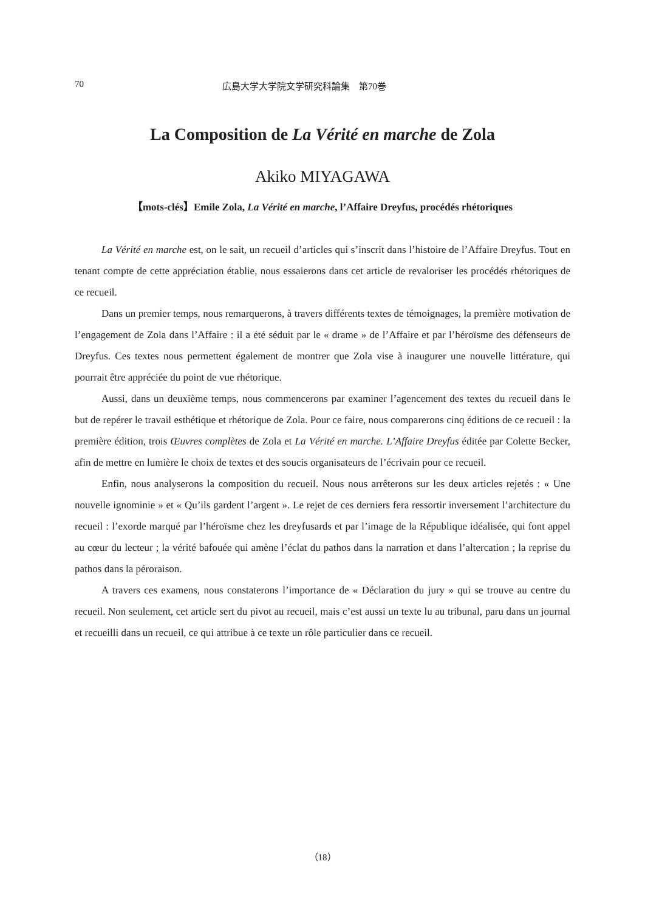70 広島大学大学院文学研究科論集　第70巻
La Composition de La Vérité en marche de Zola
Akiko MIYAGAWA
【mots-clés】Emile Zola, La Vérité en marche, l’Affaire Dreyfus, procédés rhétoriques
La Vérité en marche est, on le sait, un recueil d’articles qui s’inscrit dans l’histoire de l’Affaire Dreyfus. Tout en tenant compte de cette appréciation établie, nous essaierons dans cet article de revaloriser les procédés rhétoriques de ce recueil.
Dans un premier temps, nous remarquerons, à travers différents textes de témoignages, la première motivation de l’engagement de Zola dans l’Affaire : il a été séduit par le « drame » de l’Affaire et par l’héroïsme des défenseurs de Dreyfus. Ces textes nous permettent également de montrer que Zola vise à inaugurer une nouvelle littérature, qui pourrait être appréciée du point de vue rhétorique.
Aussi, dans un deuxième temps, nous commencerons par examiner l’agencement des textes du recueil dans le but de repérer le travail esthétique et rhétorique de Zola. Pour ce faire, nous comparerons cinq éditions de ce recueil : la première édition, trois Œuvres complètes de Zola et La Vérité en marche. L’Affaire Dreyfus éditée par Colette Becker, afin de mettre en lumière le choix de textes et des soucis organisateurs de l’écrivain pour ce recueil.
Enfin, nous analyserons la composition du recueil. Nous nous arrêterons sur les deux articles rejetés : « Une nouvelle ignominie » et « Qu’ils gardent l’argent ». Le rejet de ces derniers fera ressortir inversement l’architecture du recueil : l’exorde marqué par l’héroïsme chez les dreyfusards et par l’image de la République idéalisée, qui font appel au cœur du lecteur ; la vérité bafouée qui amène l’éclat du pathos dans la narration et dans l’altercation ; la reprise du pathos dans la péroraison.
A travers ces examens, nous constaterons l’importance de « Déclaration du jury » qui se trouve au centre du recueil. Non seulement, cet article sert du pivot au recueil, mais c’est aussi un texte lu au tribunal, paru dans un journal et recueilli dans un recueil, ce qui attribue à ce texte un rôle particulier dans ce recueil.
（18）